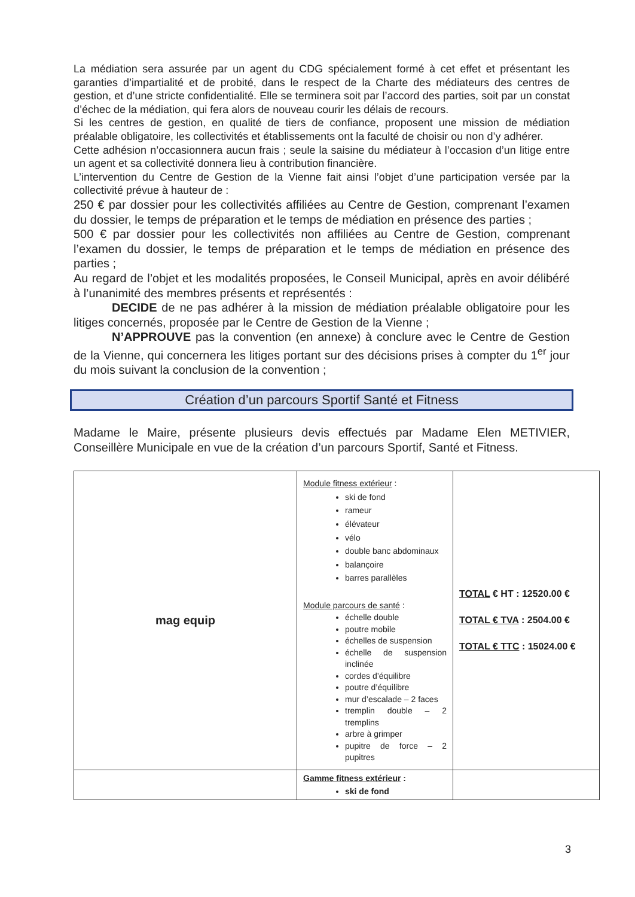La médiation sera assurée par un agent du CDG spécialement formé à cet effet et présentant les garanties d’impartialité et de probité, dans le respect de la Charte des médiateurs des centres de gestion, et d’une stricte confidentialité. Elle se terminera soit par l’accord des parties, soit par un constat d’échec de la médiation, qui fera alors de nouveau courir les délais de recours.
Si les centres de gestion, en qualité de tiers de confiance, proposent une mission de médiation préalable obligatoire, les collectivités et établissements ont la faculté de choisir ou non d’y adhérer.
Cette adhésion n’occasionnera aucun frais ; seule la saisine du médiateur à l’occasion d’un litige entre un agent et sa collectivité donnera lieu à contribution financière.
L’intervention du Centre de Gestion de la Vienne fait ainsi l’objet d’une participation versée par la collectivité prévue à hauteur de :
250 € par dossier pour les collectivités affiliées au Centre de Gestion, comprenant l’examen du dossier, le temps de préparation et le temps de médiation en présence des parties ;
500 € par dossier pour les collectivités non affiliées au Centre de Gestion, comprenant l’examen du dossier, le temps de préparation et le temps de médiation en présence des parties ;
Au regard de l’objet et les modalités proposées, le Conseil Municipal, après en avoir délibéré à l’unanimité des membres présents et représentés :
DECIDE de ne pas adhérer à la mission de médiation préalable obligatoire pour les litiges concernés, proposée par le Centre de Gestion de la Vienne ;
N’APPROUVE pas la convention (en annexe) à conclure avec le Centre de Gestion de la Vienne, qui concernera les litiges portant sur des décisions prises à compter du 1<sup>er</sup> jour du mois suivant la conclusion de la convention ;
Création d’un parcours Sportif Santé et Fitness
Madame le Maire, présente plusieurs devis effectués par Madame Elen METIVIER, Conseillère Municipale en vue de la création d’un parcours Sportif, Santé et Fitness.
| mag equip | Module fitness extérieur : ski de fond rameur élévateur vélo double banc abdominaux balançoire barres parallèles Module parcours de santé : échelle double poutre mobile échelles de suspension échelle de suspension inclinée cordes d’équilibre poutre d’équilibre mur d’escalade – 2 faces tremplin double – 2 tremplins arbre à grimper pupitre de force – 2 pupitres | TOTAL € HT : 12520.00 € TOTAL € TVA : 2504.00 € TOTAL € TTC : 15024.00 € |
| | Gamme fitness extérieur : ski de fond | |
3